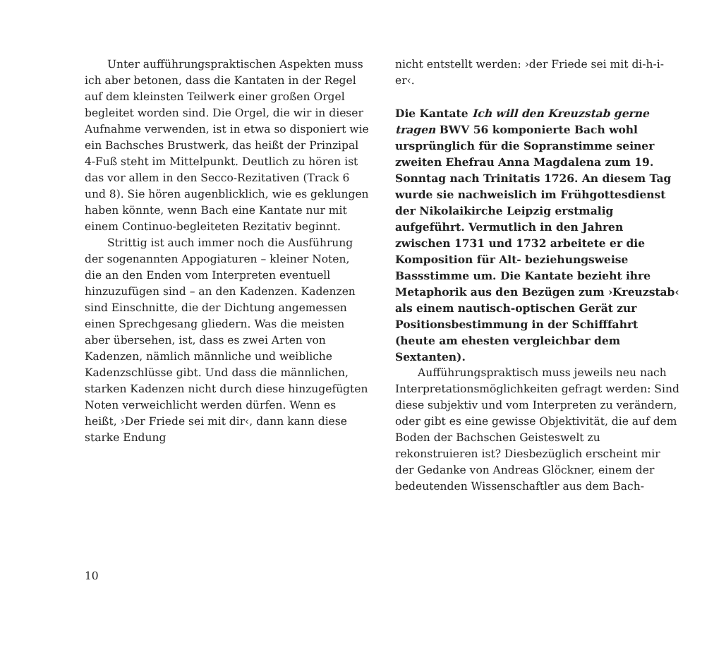Unter aufführungspraktischen Aspekten muss ich aber betonen, dass die Kantaten in der Regel auf dem kleinsten Teilwerk einer großen Orgel begleitet worden sind. Die Orgel, die wir in dieser Aufnahme verwenden, ist in etwa so disponiert wie ein Bachsches Brustwerk, das heißt der Prinzipal 4-Fuß steht im Mittelpunkt. Deutlich zu hören ist das vor allem in den Secco-Rezitativen (Track 6 und 8). Sie hören augenblicklich, wie es geklungen haben könnte, wenn Bach eine Kantate nur mit einem Continuo-begleiteten Rezitativ beginnt.
Strittig ist auch immer noch die Ausführung der sogenannten Appogiaturen – kleiner Noten, die an den Enden vom Interpreten eventuell hinzuzufügen sind – an den Kadenzen. Kadenzen sind Einschnitte, die der Dichtung angemessen einen Sprechgesang gliedern. Was die meisten aber übersehen, ist, dass es zwei Arten von Kadenzen, nämlich männliche und weibliche Kadenzschlüsse gibt. Und dass die männlichen, starken Kadenzen nicht durch diese hinzugefügten Noten verweichlicht werden dürfen. Wenn es heißt, ›Der Friede sei mit dir‹, dann kann diese starke Endung
nicht entstellt werden: ›der Friede sei mit di-h-i-er‹.
Die Kantate Ich will den Kreuzstab gerne tragen BWV 56 komponierte Bach wohl ursprünglich für die Sopranstimme seiner zweiten Ehefrau Anna Magdalena zum 19. Sonntag nach Trinitatis 1726. An diesem Tag wurde sie nachweislich im Frühgottesdienst der Nikolaikirche Leipzig erstmalig aufgeführt. Vermutlich in den Jahren zwischen 1731 und 1732 arbeitete er die Komposition für Alt- beziehungsweise Bassstimme um. Die Kantate bezieht ihre Metaphorik aus den Bezügen zum ›Kreuzstab‹ als einem nautisch-optischen Gerät zur Positionsbestimmung in der Schifffahrt (heute am ehesten vergleichbar dem Sextanten).
Aufführungspraktisch muss jeweils neu nach Interpretationsmöglichkeiten gefragt werden: Sind diese subjektiv und vom Interpreten zu verändern, oder gibt es eine gewisse Objektivität, die auf dem Boden der Bachschen Geisteswelt zu rekonstruieren ist? Diesbezüglich erscheint mir der Gedanke von Andreas Glöckner, einem der bedeutenden Wissenschaftler aus dem Bach-
10